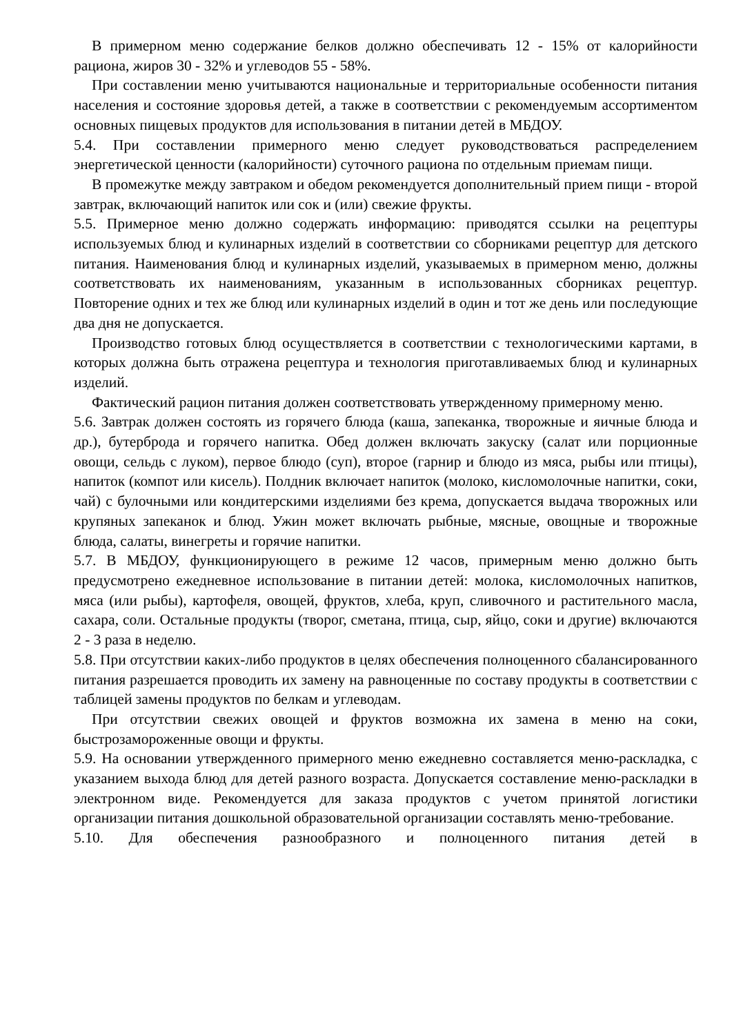В примерном меню содержание белков должно обеспечивать 12 - 15% от калорийности рациона, жиров 30 - 32% и углеводов 55 - 58%.
При составлении меню учитываются национальные и территориальные особенности питания населения и состояние здоровья детей, а также в соответствии с рекомендуемым ассортиментом основных пищевых продуктов для использования в питании детей в МБДОУ.
5.4. При составлении примерного меню следует руководствоваться распределением энергетической ценности (калорийности) суточного рациона по отдельным приемам пищи.
В промежутке между завтраком и обедом рекомендуется дополнительный прием пищи - второй завтрак, включающий напиток или сок и (или) свежие фрукты.
5.5. Примерное меню должно содержать информацию: приводятся ссылки на рецептуры используемых блюд и кулинарных изделий в соответствии со сборниками рецептур для детского питания. Наименования блюд и кулинарных изделий, указываемых в примерном меню, должны соответствовать их наименованиям, указанным в использованных сборниках рецептур. Повторение одних и тех же блюд или кулинарных изделий в один и тот же день или последующие два дня не допускается.
Производство готовых блюд осуществляется в соответствии с технологическими картами, в которых должна быть отражена рецептура и технология приготавливаемых блюд и кулинарных изделий.
Фактический рацион питания должен соответствовать утвержденному примерному меню.
5.6. Завтрак должен состоять из горячего блюда (каша, запеканка, творожные и яичные блюда и др.), бутерброда и горячего напитка. Обед должен включать закуску (салат или порционные овощи, сельдь с луком), первое блюдо (суп), второе (гарнир и блюдо из мяса, рыбы или птицы), напиток (компот или кисель). Полдник включает напиток (молоко, кисломолочные напитки, соки, чай) с булочными или кондитерскими изделиями без крема, допускается выдача творожных или крупяных запеканок и блюд. Ужин может включать рыбные, мясные, овощные и творожные блюда, салаты, винегреты и горячие напитки.
5.7. В МБДОУ, функционирующего в режиме 12 часов, примерным меню должно быть предусмотрено ежедневное использование в питании детей: молока, кисломолочных напитков, мяса (или рыбы), картофеля, овощей, фруктов, хлеба, круп, сливочного и растительного масла, сахара, соли. Остальные продукты (творог, сметана, птица, сыр, яйцо, соки и другие) включаются 2 - 3 раза в неделю.
5.8. При отсутствии каких-либо продуктов в целях обеспечения полноценного сбалансированного питания разрешается проводить их замену на равноценные по составу продукты в соответствии с таблицей замены продуктов по белкам и углеводам.
При отсутствии свежих овощей и фруктов возможна их замена в меню на соки, быстрозамороженные овощи и фрукты.
5.9. На основании утвержденного примерного меню ежедневно составляется меню-раскладка, с указанием выхода блюд для детей разного возраста. Допускается составление меню-раскладки в электронном виде. Рекомендуется для заказа продуктов с учетом принятой логистики организации питания дошкольной образовательной организации составлять меню-требование.
5.10. Для обеспечения разнообразного и полноценного питания детей в